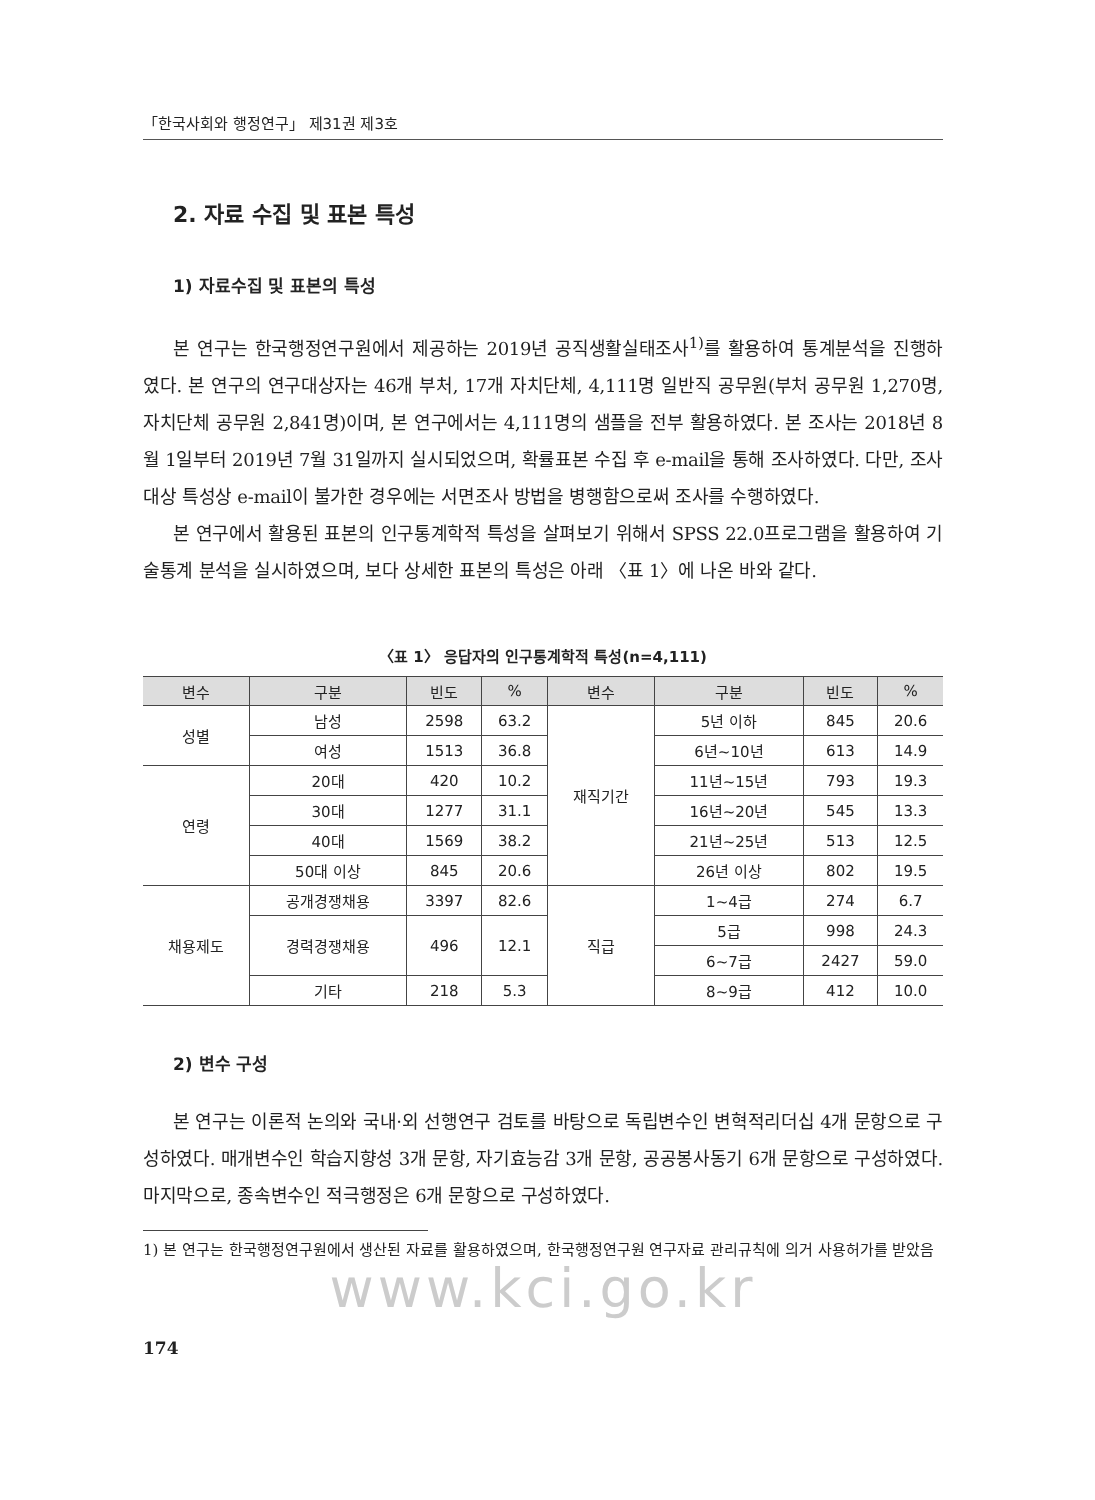「한국사회와 행정연구」 제31권 제3호
2. 자료 수집 및 표본 특성
1) 자료수집 및 표본의 특성
본 연구는 한국행정연구원에서 제공하는 2019년 공직생활실태조사<sup>1)</sup>를 활용하여 통계분석을 진행하였다. 본 연구의 연구대상자는 46개 부처, 17개 자치단체, 4,111명 일반직 공무원(부처 공무원 1,270명, 자치단체 공무원 2,841명)이며, 본 연구에서는 4,111명의 샘플을 전부 활용하였다. 본 조사는 2018년 8월 1일부터 2019년 7월 31일까지 실시되었으며, 확률표본 수집 후 e-mail을 통해 조사하였다. 다만, 조사대상 특성상 e-mail이 불가한 경우에는 서면조사 방법을 병행함으로써 조사를 수행하였다.
본 연구에서 활용된 표본의 인구통계학적 특성을 살펴보기 위해서 SPSS 22.0프로그램을 활용하여 기술통계 분석을 실시하였으며, 보다 상세한 표본의 특성은 아래 〈표 1〉에 나온 바와 같다.
〈표 1〉 응답자의 인구통계학적 특성(n=4,111)
| 변수 | 구분 | 빈도 | % | 변수 | 구분 | 빈도 | % |
| --- | --- | --- | --- | --- | --- | --- | --- |
| 성별 | 남성 | 2598 | 63.2 | 재직기간 | 5년 이하 | 845 | 20.6 |
| | 여성 | 1513 | 36.8 | | 6년~10년 | 613 | 14.9 |
| 연령 | 20대 | 420 | 10.2 | | 11년~15년 | 793 | 19.3 |
| | 30대 | 1277 | 31.1 | | 16년~20년 | 545 | 13.3 |
| | 40대 | 1569 | 38.2 | | 21년~25년 | 513 | 12.5 |
| | 50대 이상 | 845 | 20.6 | | 26년 이상 | 802 | 19.5 |
| 채용제도 | 공개경쟁채용 | 3397 | 82.6 | 직급 | 1~4급 | 274 | 6.7 |
| | 경력경쟁채용 | 496 | 12.1 | | 5급 | 998 | 24.3 |
| | | | | | 6~7급 | 2427 | 59.0 |
| | 기타 | 218 | 5.3 | | 8~9급 | 412 | 10.0 |
2) 변수 구성
본 연구는 이론적 논의와 국내·외 선행연구 검토를 바탕으로 독립변수인 변혁적리더십 4개 문항으로 구성하였다. 매개변수인 학습지향성 3개 문항, 자기효능감 3개 문항, 공공봉사동기 6개 문항으로 구성하였다. 마지막으로, 종속변수인 적극행정은 6개 문항으로 구성하였다.
1) 본 연구는 한국행정연구원에서 생산된 자료를 활용하였으며, 한국행정연구원 연구자료 관리규칙에 의거 사용허가를 받았음
www.kci.go.kr
174